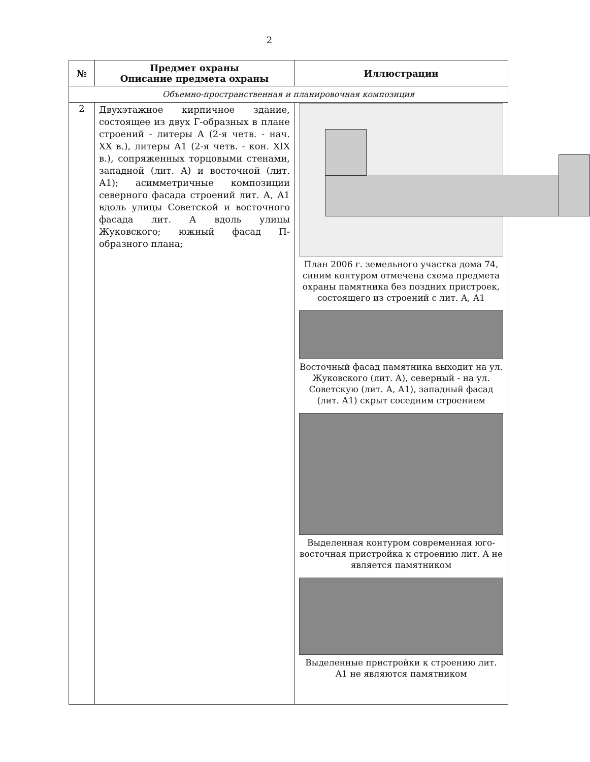2
| № | Предмет охраны Описание предмета охраны | Иллюстрации |
| --- | --- | --- |
| Объемно-пространственная и планировочная композиция | | |
| 2 | Двухэтажное кирпичное здание, состоящее из двух Г-образных в плане строений - литеры А (2-я четв. - нач. XX в.), литеры А1 (2-я четв. - кон. XIX в.), сопряженных торцовыми стенами, западной (лит. А) и восточной (лит. А1); асимметричные композиции северного фасада строений лит. А, А1 вдоль улицы Советской и восточного фасада лит. А вдоль улицы Жуковского; южный фасад П-образного плана; | План 2006 г. земельного участка дома 74, синим контуром отмечена схема предмета охраны памятника без поздних пристроек, состоящего из строений с лит. А, А1 Восточный фасад памятника выходит на ул. Жуковского (лит. А), северный - на ул. Советскую (лит. А, А1), западный фасад (лит. А1) скрыт соседним строением Выделенная контуром современная юго-восточная пристройка к строению лит. А не является памятником Выделенные пристройки к строению лит. А1 не являются памятником |